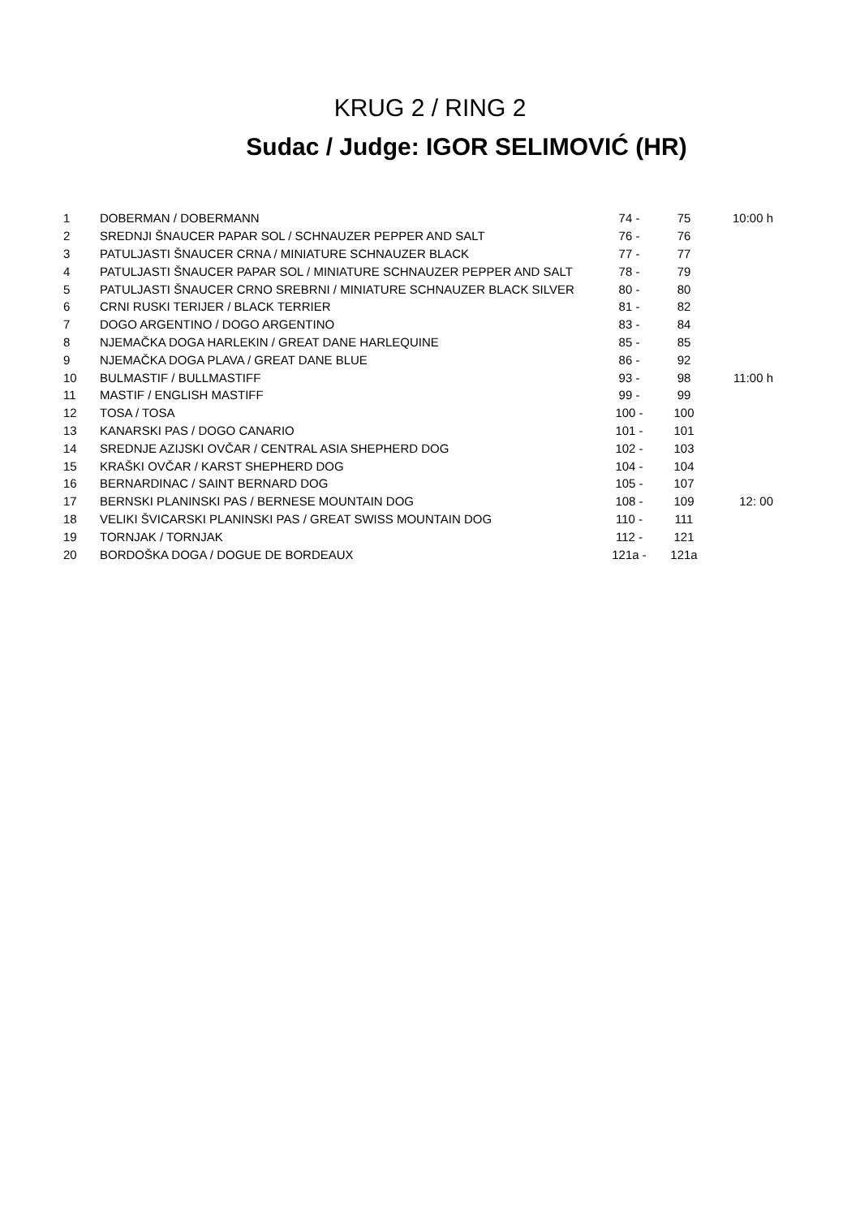KRUG 2 / RING 2
Sudac / Judge: IGOR SELIMOVIĆ (HR)
| 1 | DOBERMAN / DOBERMANN | 74 - | 75 | 10:00 h |
| 2 | SREDNJI ŠNAUCER PAPAR SOL / SCHNAUZER PEPPER AND SALT | 76 - | 76 | |
| 3 | PATULJASTI ŠNAUCER CRNA / MINIATURE SCHNAUZER BLACK | 77 - | 77 | |
| 4 | PATULJASTI ŠNAUCER PAPAR SOL / MINIATURE SCHNAUZER PEPPER AND SALT | 78 - | 79 | |
| 5 | PATULJASTI ŠNAUCER CRNO SREBRNI / MINIATURE SCHNAUZER BLACK SILVER | 80 - | 80 | |
| 6 | CRNI RUSKI TERIJER / BLACK TERRIER | 81 - | 82 | |
| 7 | DOGO ARGENTINO / DOGO ARGENTINO | 83 - | 84 | |
| 8 | NJEMAČKA DOGA HARLEKIN / GREAT DANE HARLEQUINE | 85 - | 85 | |
| 9 | NJEMAČKA DOGA PLAVA / GREAT DANE BLUE | 86 - | 92 | |
| 10 | BULMASTIF / BULLMASTIFF | 93 - | 98 | 11:00 h |
| 11 | MASTIF / ENGLISH MASTIFF | 99 - | 99 | |
| 12 | TOSA / TOSA | 100 - | 100 | |
| 13 | KANARSKI PAS / DOGO CANARIO | 101 - | 101 | |
| 14 | SREDNJE AZIJSKI OVČAR / CENTRAL ASIA SHEPHERD DOG | 102 - | 103 | |
| 15 | KRAŠKI OVČAR / KARST SHEPHERD DOG | 104 - | 104 | |
| 16 | BERNARDINAC / SAINT BERNARD DOG | 105 - | 107 | |
| 17 | BERNSKI PLANINSKI PAS / BERNESE MOUNTAIN DOG | 108 - | 109 | 12: 00 |
| 18 | VELIKI ŠVICARSKI PLANINSKI PAS / GREAT SWISS MOUNTAIN DOG | 110 - | 111 | |
| 19 | TORNJAK / TORNJAK | 112 - | 121 | |
| 20 | BORDOŠKA DOGA / DOGUE DE BORDEAUX | 121a - | 121a | |